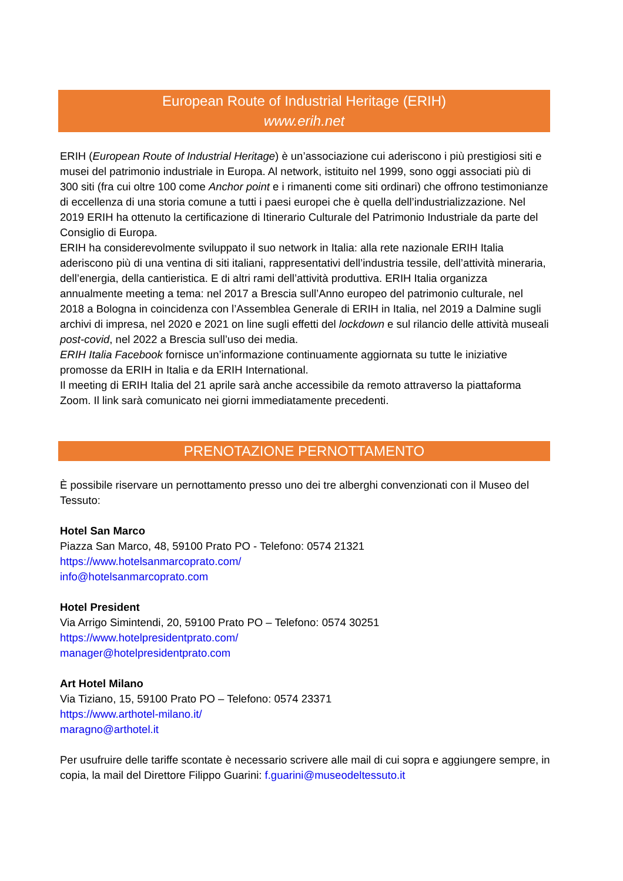European Route of Industrial Heritage (ERIH)
www.erih.net
ERIH (European Route of Industrial Heritage) è un’associazione cui aderiscono i più prestigiosi siti e musei del patrimonio industriale in Europa. Al network, istituito nel 1999, sono oggi associati più di 300 siti (fra cui oltre 100 come Anchor point e i rimanenti come siti ordinari) che offrono testimonianze di eccellenza di una storia comune a tutti i paesi europei che è quella dell’industrializzazione. Nel 2019 ERIH ha ottenuto la certificazione di Itinerario Culturale del Patrimonio Industriale da parte del Consiglio di Europa.
ERIH ha considerevolmente sviluppato il suo network in Italia: alla rete nazionale ERIH Italia aderiscono più di una ventina di siti italiani, rappresentativi dell’industria tessile, dell’attività mineraria, dell’energia, della cantieristica. E di altri rami dell’attività produttiva. ERIH Italia organizza annualmente meeting a tema: nel 2017 a Brescia sull’Anno europeo del patrimonio culturale, nel 2018 a Bologna in coincidenza con l’Assemblea Generale di ERIH in Italia, nel 2019 a Dalmine sugli archivi di impresa, nel 2020 e 2021 on line sugli effetti del lockdown e sul rilancio delle attività museali post-covid, nel 2022 a Brescia sull’uso dei media.
ERIH Italia Facebook fornisce un’informazione continuamente aggiornata su tutte le iniziative promosse da ERIH in Italia e da ERIH International.
Il meeting di ERIH Italia del 21 aprile sarà anche accessibile da remoto attraverso la piattaforma Zoom. Il link sarà comunicato nei giorni immediatamente precedenti.
PRENOTAZIONE PERNOTTAMENTO
È possibile riservare un pernottamento presso uno dei tre alberghi convenzionati con il Museo del Tessuto:
Hotel San Marco
Piazza San Marco, 48, 59100 Prato PO - Telefono: 0574 21321
https://www.hotelsanmarcoprato.com/
info@hotelsanmarcoprato.com
Hotel President
Via Arrigo Simintendi, 20, 59100 Prato PO – Telefono: 0574 30251
https://www.hotelpresidentprato.com/
manager@hotelpresidentprato.com
Art Hotel Milano
Via Tiziano, 15, 59100 Prato PO – Telefono: 0574 23371
https://www.arthotel-milano.it/
maragno@arthotel.it
Per usufruire delle tariffe scontate è necessario scrivere alle mail di cui sopra e aggiungere sempre, in copia, la mail del Direttore Filippo Guarini: f.guarini@museodeltessuto.it